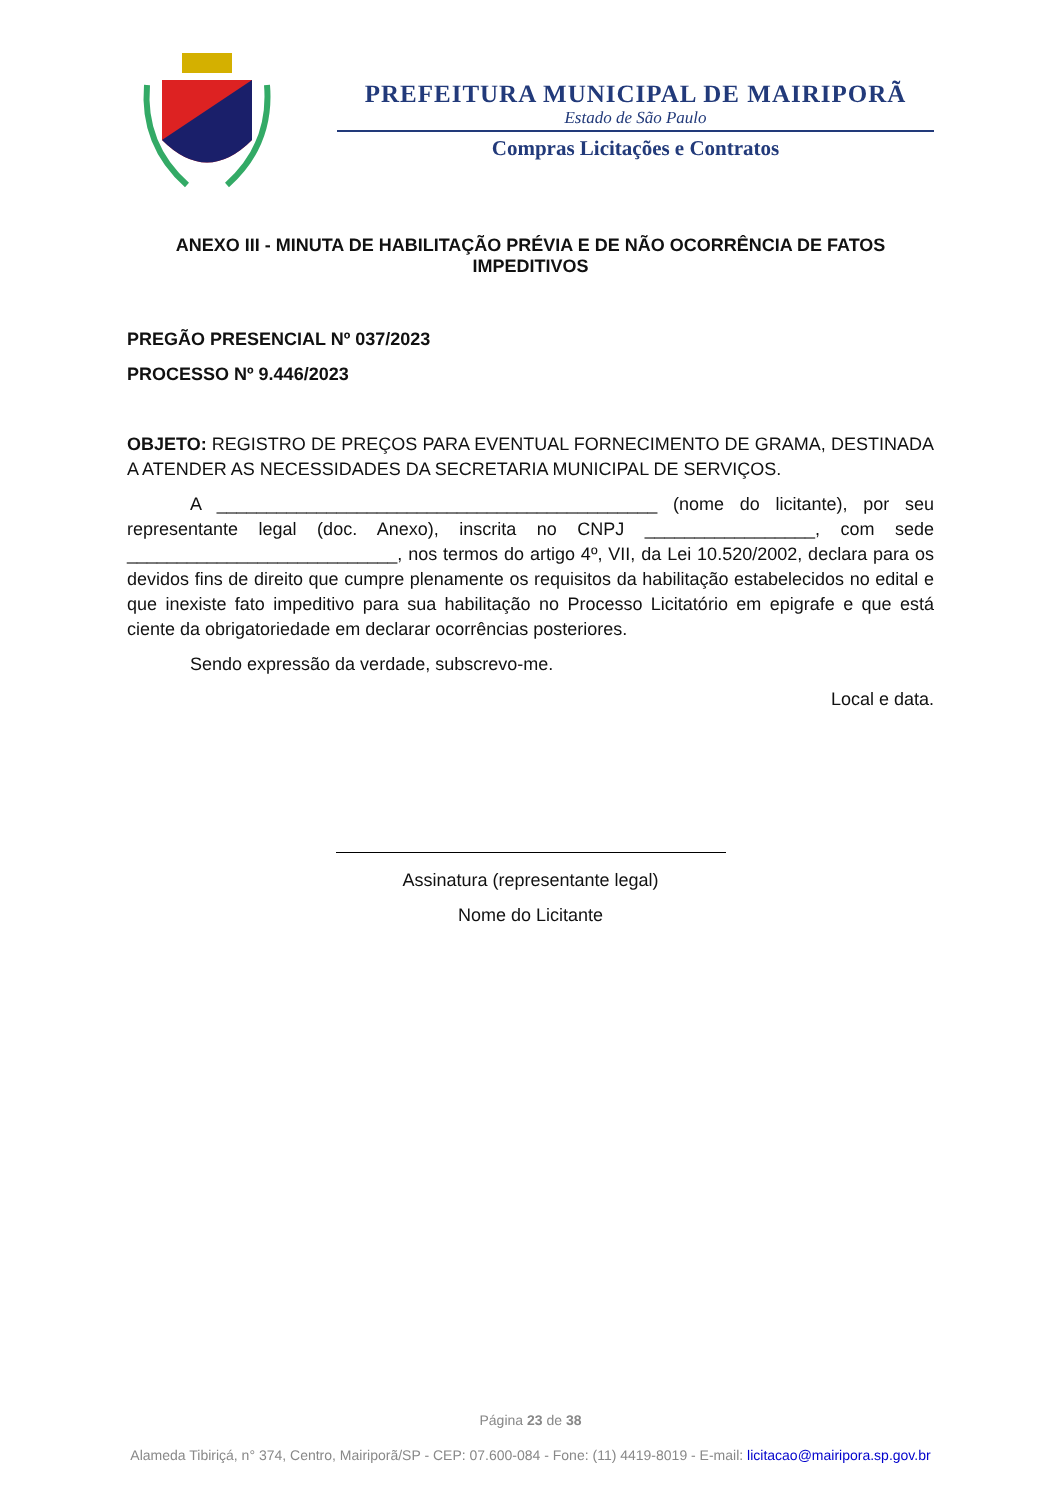PREFEITURA MUNICIPAL DE MAIRIPORÃ
Estado de São Paulo
Compras Licitações e Contratos
ANEXO III - MINUTA DE HABILITAÇÃO PRÉVIA E DE NÃO OCORRÊNCIA DE FATOS IMPEDITIVOS
PREGÃO PRESENCIAL Nº 037/2023
PROCESSO Nº 9.446/2023
OBJETO: REGISTRO DE PREÇOS PARA EVENTUAL FORNECIMENTO DE GRAMA, DESTINADA A ATENDER AS NECESSIDADES DA SECRETARIA MUNICIPAL DE SERVIÇOS.
A ____________________________________________ (nome do licitante), por seu representante legal (doc. Anexo), inscrita no CNPJ _________________, com sede ___________________________, nos termos do artigo 4º, VII, da Lei 10.520/2002, declara para os devidos fins de direito que cumpre plenamente os requisitos da habilitação estabelecidos no edital e que inexiste fato impeditivo para sua habilitação no Processo Licitatório em epigrafe e que está ciente da obrigatoriedade em declarar ocorrências posteriores.
Sendo expressão da verdade, subscrevo-me.
Local e data.
Assinatura (representante legal)
Nome do Licitante
Página 23 de 38
Alameda Tibiriçá, n° 374, Centro, Mairiporã/SP - CEP: 07.600-084 - Fone: (11) 4419-8019 - E-mail: licitacao@mairipora.sp.gov.br